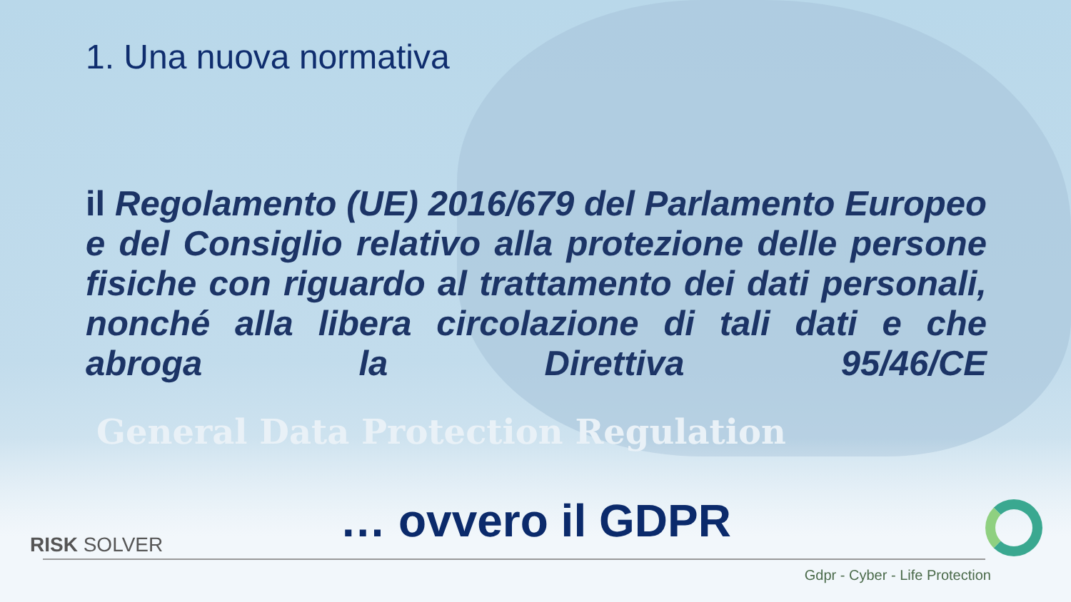1. Una nuova normativa
il Regolamento (UE) 2016/679 del Parlamento Europeo e del Consiglio relativo alla protezione delle persone fisiche con riguardo al trattamento dei dati personali, nonché alla libera circolazione di tali dati e che abroga la Direttiva 95/46/CE
General Data Protection Regulation
… ovvero il GDPR
RISK SOLVER
Gdpr - Cyber - Life Protection